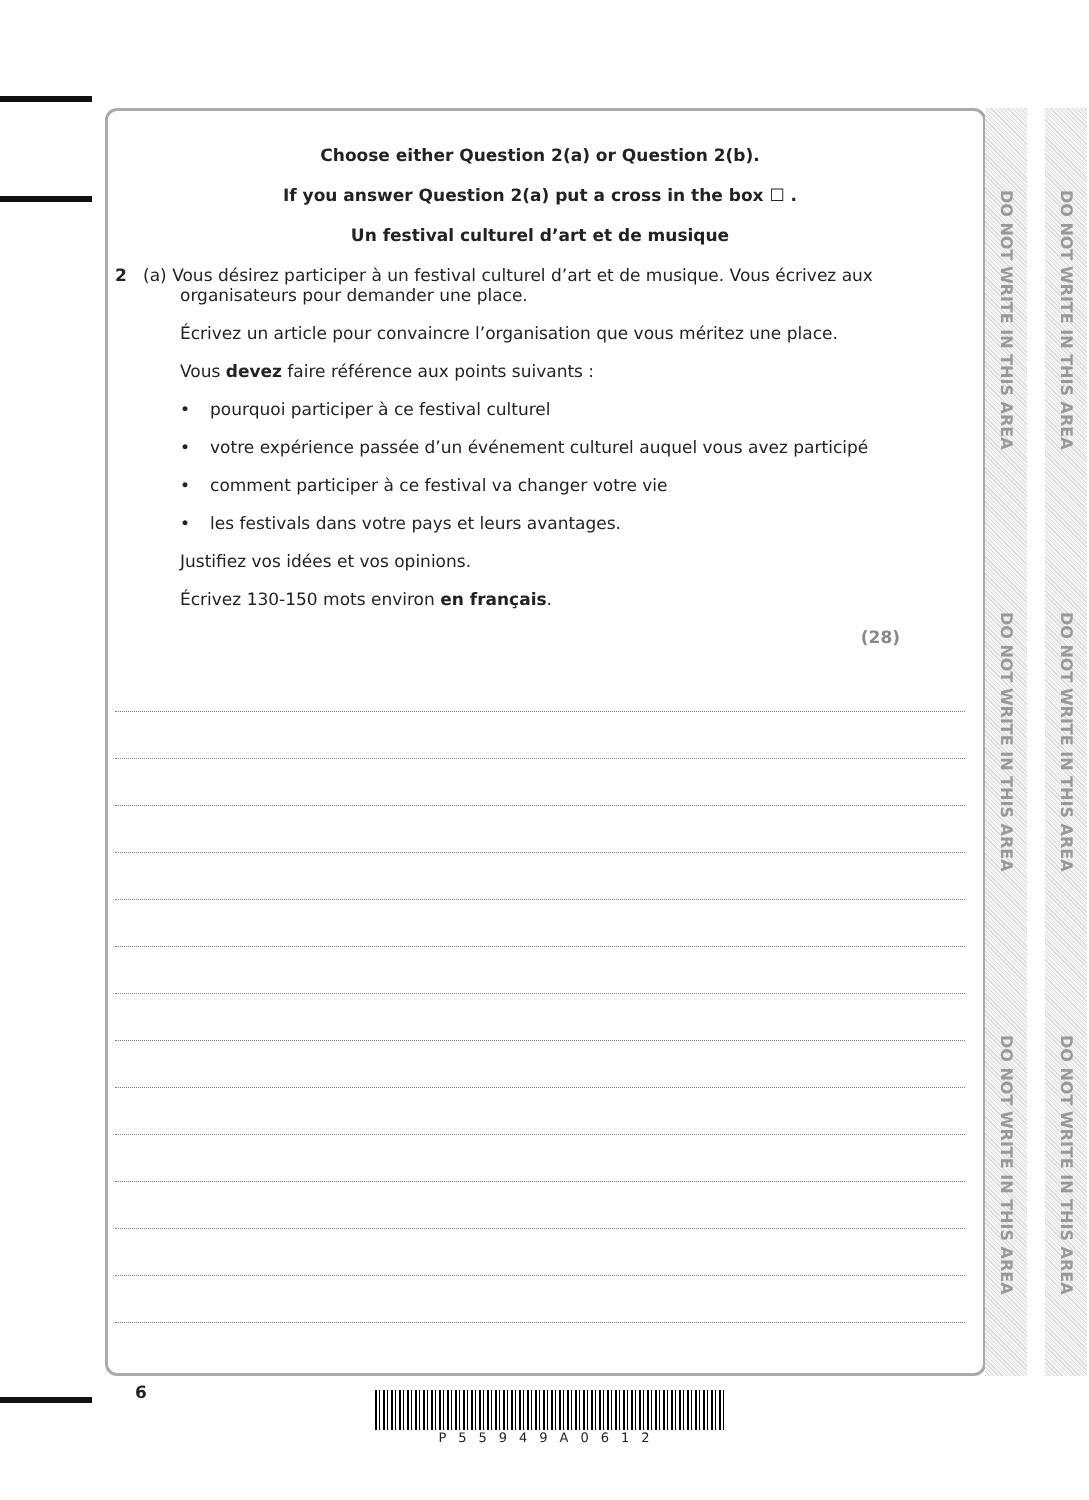Choose either Question 2(a) or Question 2(b).
If you answer Question 2(a) put a cross in the box ☐ .
Un festival culturel d’art et de musique
2 (a) Vous désirez participer à un festival culturel d’art et de musique. Vous écrivez aux
organisateurs pour demander une place.
Écrivez un article pour convaincre l’organisation que vous méritez une place.
Vous devez faire référence aux points suivants :
• pourquoi participer à ce festival culturel
• votre expérience passée d’un événement culturel auquel vous avez participé
• comment participer à ce festival va changer votre vie
• les festivals dans votre pays et leurs avantages.
Justifiez vos idées et vos opinions.
Écrivez 130-150 mots environ en français.
(28)
DO NOT WRITE IN THIS AREA DO NOT WRITE IN THIS AREA DO NOT WRITE IN THIS AREA
DO NOT WRITE IN THIS AREA DO NOT WRITE IN THIS AREA DO NOT WRITE IN THIS AREA
6 P55949A0612